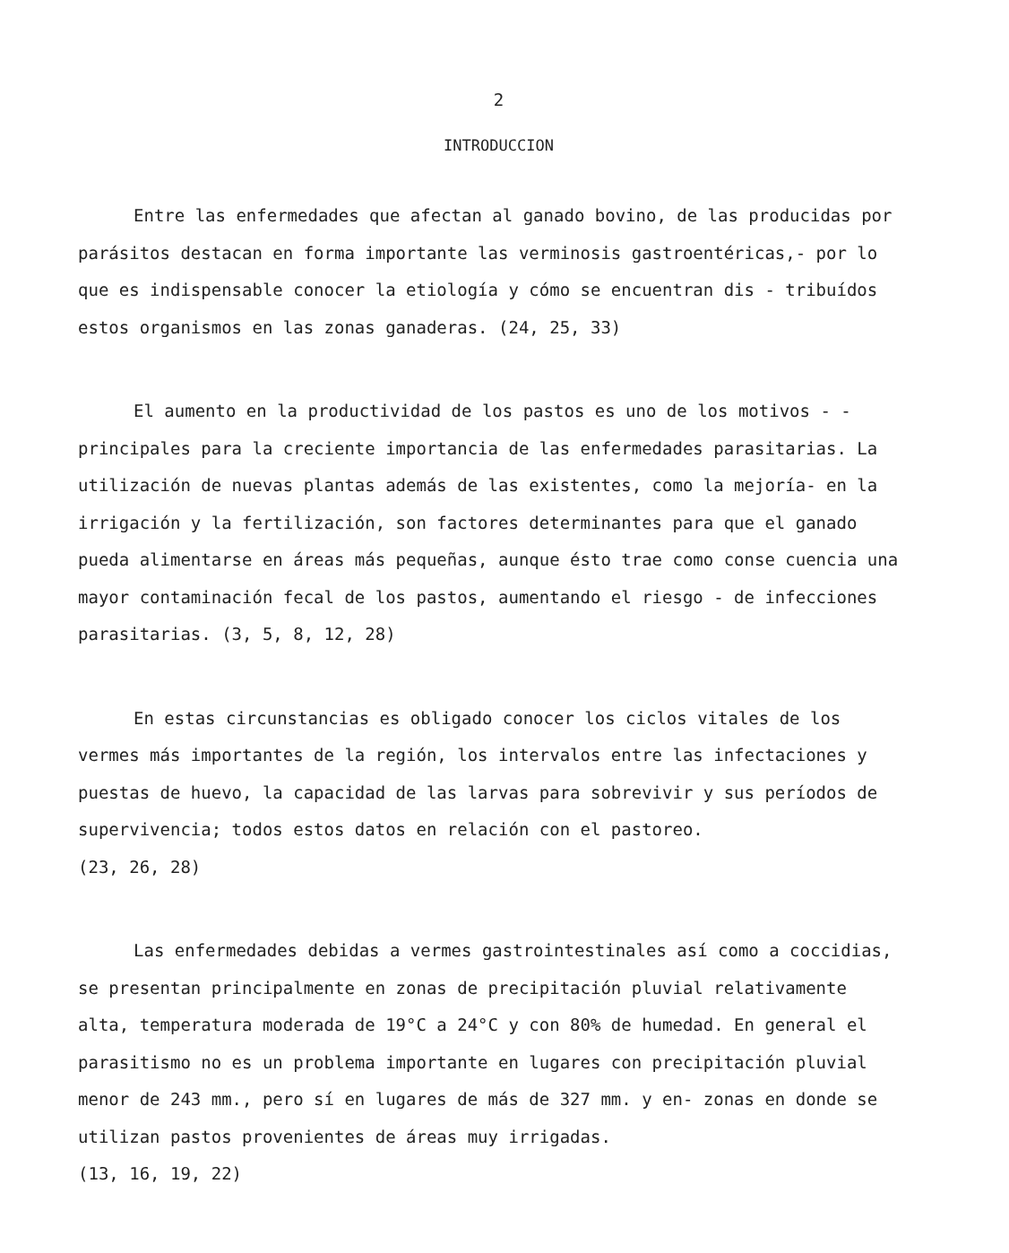2
INTRODUCCION
Entre las enfermedades que afectan al ganado bovino, de las producidas por parásitos destacan en forma importante las verminosis gastroentéricas,- por lo que es indispensable conocer la etiología y cómo se encuentran dis - tribuídos estos organismos en las zonas ganaderas. (24, 25, 33)
El aumento en la productividad de los pastos es uno de los motivos - - principales para la creciente importancia de las enfermedades parasitarias. La utilización de nuevas plantas además de las existentes, como la mejoría- en la irrigación y la fertilización, son factores determinantes para que el ganado pueda alimentarse en áreas más pequeñas, aunque ésto trae como conse cuencia una mayor contaminación fecal de los pastos, aumentando el riesgo - de infecciones parasitarias. (3, 5, 8, 12, 28)
En estas circunstancias es obligado conocer los ciclos vitales de los vermes más importantes de la región, los intervalos entre las infectaciones y puestas de huevo, la capacidad de las larvas para sobrevivir y sus períodos de supervivencia; todos estos datos en relación con el pastoreo.
(23, 26, 28)
Las enfermedades debidas a vermes gastrointestinales así como a coccidias, se presentan principalmente en zonas de precipitación pluvial relativamente alta, temperatura moderada de 19°C a 24°C y con 80% de humedad. En general el parasitismo no es un problema importante en lugares con precipitación pluvial menor de 243 mm., pero sí en lugares de más de 327 mm. y en- zonas en donde se utilizan pastos provenientes de áreas muy irrigadas.
(13, 16, 19, 22)